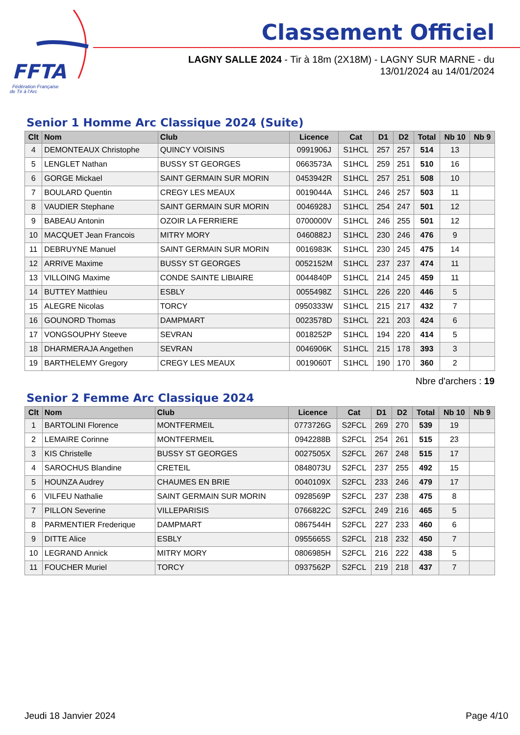FFTA
Fédération Française
de Tir à l'Arc
Classement Officiel
LAGNY SALLE 2024 - Tir à 18m (2X18M) - LAGNY SUR MARNE - du 13/01/2024 au 14/01/2024
Senior 1 Homme Arc Classique 2024 (Suite)
| Clt | Nom | Club | Licence | Cat | D1 | D2 | Total | Nb 10 | Nb 9 |
| --- | --- | --- | --- | --- | --- | --- | --- | --- | --- |
| 4 | DEMONTEAUX Christophe | QUINCY VOISINS | 0991906J | S1HCL | 257 | 257 | 514 | 13 | |
| 5 | LENGLET Nathan | BUSSY ST GEORGES | 0663573A | S1HCL | 259 | 251 | 510 | 16 | |
| 6 | GORGE Mickael | SAINT GERMAIN SUR MORIN | 0453942R | S1HCL | 257 | 251 | 508 | 10 | |
| 7 | BOULARD Quentin | CREGY LES MEAUX | 0019044A | S1HCL | 246 | 257 | 503 | 11 | |
| 8 | VAUDIER Stephane | SAINT GERMAIN SUR MORIN | 0046928J | S1HCL | 254 | 247 | 501 | 12 | |
| 9 | BABEAU Antonin | OZOIR LA FERRIERE | 0700000V | S1HCL | 246 | 255 | 501 | 12 | |
| 10 | MACQUET Jean Francois | MITRY MORY | 0460882J | S1HCL | 230 | 246 | 476 | 9 | |
| 11 | DEBRUYNE Manuel | SAINT GERMAIN SUR MORIN | 0016983K | S1HCL | 230 | 245 | 475 | 14 | |
| 12 | ARRIVE Maxime | BUSSY ST GEORGES | 0052152M | S1HCL | 237 | 237 | 474 | 11 | |
| 13 | VILLOING Maxime | CONDE SAINTE LIBIAIRE | 0044840P | S1HCL | 214 | 245 | 459 | 11 | |
| 14 | BUTTEY Matthieu | ESBLY | 0055498Z | S1HCL | 226 | 220 | 446 | 5 | |
| 15 | ALEGRE Nicolas | TORCY | 0950333W | S1HCL | 215 | 217 | 432 | 7 | |
| 16 | GOUNORD Thomas | DAMPMART | 0023578D | S1HCL | 221 | 203 | 424 | 6 | |
| 17 | VONGSOUPHY Steeve | SEVRAN | 0018252P | S1HCL | 194 | 220 | 414 | 5 | |
| 18 | DHARMERAJA Angethen | SEVRAN | 0046906K | S1HCL | 215 | 178 | 393 | 3 | |
| 19 | BARTHELEMY Gregory | CREGY LES MEAUX | 0019060T | S1HCL | 190 | 170 | 360 | 2 | |
Nbre d'archers : 19
Senior 2 Femme Arc Classique 2024
| Clt | Nom | Club | Licence | Cat | D1 | D2 | Total | Nb 10 | Nb 9 |
| --- | --- | --- | --- | --- | --- | --- | --- | --- | --- |
| 1 | BARTOLINI Florence | MONTFERMEIL | 0773726G | S2FCL | 269 | 270 | 539 | 19 | |
| 2 | LEMAIRE Corinne | MONTFERMEIL | 0942288B | S2FCL | 254 | 261 | 515 | 23 | |
| 3 | KIS Christelle | BUSSY ST GEORGES | 0027505X | S2FCL | 267 | 248 | 515 | 17 | |
| 4 | SAROCHUS Blandine | CRETEIL | 0848073U | S2FCL | 237 | 255 | 492 | 15 | |
| 5 | HOUNZA Audrey | CHAUMES EN BRIE | 0040109X | S2FCL | 233 | 246 | 479 | 17 | |
| 6 | VILFEU Nathalie | SAINT GERMAIN SUR MORIN | 0928569P | S2FCL | 237 | 238 | 475 | 8 | |
| 7 | PILLON Severine | VILLEPARISIS | 0766822C | S2FCL | 249 | 216 | 465 | 5 | |
| 8 | PARMENTIER Frederique | DAMPMART | 0867544H | S2FCL | 227 | 233 | 460 | 6 | |
| 9 | DITTE Alice | ESBLY | 0955665S | S2FCL | 218 | 232 | 450 | 7 | |
| 10 | LEGRAND Annick | MITRY MORY | 0806985H | S2FCL | 216 | 222 | 438 | 5 | |
| 11 | FOUCHER Muriel | TORCY | 0937562P | S2FCL | 219 | 218 | 437 | 7 | |
Jeudi 18 Janvier 2024 Page 4/10